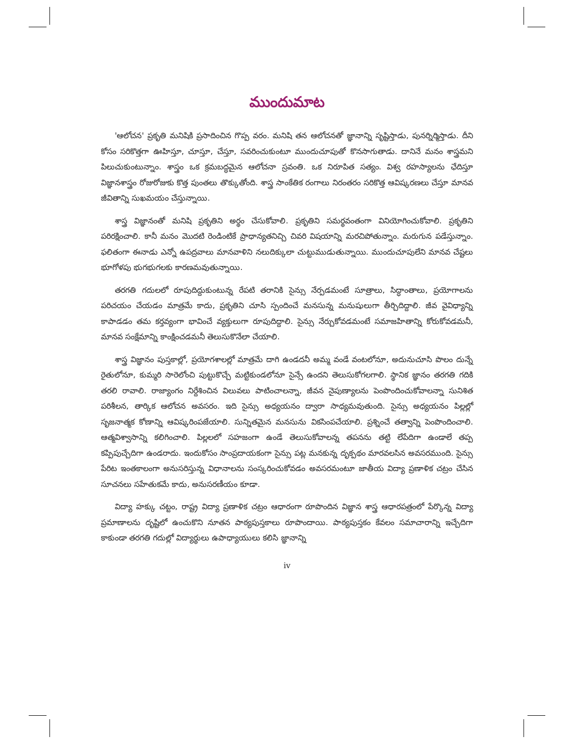ముందుమాట
'ఆలోచన' ప్రకృతి మనిషికి ప్రసాదించిన గొప్ప వరం. మనిషి తన ఆలోచనతో జ్ఞానాన్ని సృష్టిస్తాడు, పునర్నిర్మిస్తాడు. దీని కోసం సరికొత్తగా ఊహిస్తూ, చూస్తూ, చేస్తూ, సవరించుకుంటూ ముందుచూపుతో కొనసాగుతాడు. దానినే మనం శాస్త్రమని పిలుచుకుంటున్నాం. శాస్త్రం ఒక క్రమబద్ధమైన ఆలోచనా స్రవంతి. ఒక నిరూపిత సత్యం. విశ్వ రహస్యాలను ఛేదిస్తూ విజ్ఞానశాస్త్రం రోజురోజుకు కొత్త పుంతలు తొక్కుతోంది. శాస్త్ర సాంకేతిక రంగాలు నిరంతరం సరికొత్త ఆవిష్కరణలు చేస్తూ మానవ జీవితాన్ని సుఖమయం చేస్తున్నాయి.
శాస్త్ర విజ్ఞానంతో మనిషి ప్రకృతిని అర్థం చేసుకోవాలి. ప్రకృతిని సమర్థవంతంగా వినియోగించుకోవాలి. ప్రకృతిని పరిరక్షించాలి. కానీ మనం మొదటి రెండింటికే ప్రాధాన్యతనిచ్చి చివరి విషయాన్ని మరచిపోతున్నాం. మరుగున పడేస్తున్నాం. ఫలితంగా ఈనాడు ఎన్నో ఉపద్రవాలు మానవాళిని నలుదిక్కులా చుట్టుముడుతున్నాయి. ముందుచూపులేని మానవ చేష్టలు భూగోళపు భుగభుగలకు కారణమవుతున్నాయి.
తరగతి గదులలో రూపుదిద్దుకుంటున్న రేపటి తరానికి సైన్సు నేర్పడమంటే సూత్రాలు, సిద్ధాంతాలు, ప్రయోగాలను పరిచయం చేయడం మాత్రమే కాదు, ప్రకృతిని చూసి స్పందించే మనసున్న మనుషులుగా తీర్చిదిద్దాలి. జీవ వైవిధ్యాన్ని కాపాడడం తమ కర్తవ్యంగా భావించే వ్యక్తులుగా రూపుదిద్దాలి. సైన్సు నేర్చుకోవడమంటే సమాజహితాన్ని కోరుకోవడమనీ, మానవ సంక్షేమాన్ని కాంక్షించడమనీ తెలుసుకొనేలా చేయాలి.
శాస్త్ర విజ్ఞానం పుస్తకాల్లో, ప్రయోగశాలల్లో మాత్రమే దాగి ఉండదనీ అమ్మ వండే వంటలోనూ, అదునుచూసి పొలం దున్నే రైతులోనూ, కుమ్మరి సారెలోంచి పుట్టుకొచ్చే మట్టికుండలోనూ సైన్సే ఉందని తెలుసుకోగలగాలి. స్థానిక జ్ఞానం తరగతి గదికి తరలి రావాలి. రాజ్యాంగం నిర్దేశించిన విలువలు పాటించాలన్నా, జీవన నైపుణ్యాలను పెంపొందించుకోవాలన్నా సునిశిత పరిశీలన, తార్కిక ఆలోచన అవసరం. ఇది సైన్సు అధ్యయనం ద్వారా సాధ్యమవుతుంది. సైన్సు అధ్యయనం పిల్లల్లో సృజనాత్మక కోణాన్ని ఆవిష్కరింపజేయాలి. సున్నితమైన మనసును వికసింపచేయాలి. ప్రశ్నించే తత్వాన్ని పెంపొందించాలి. ఆత్మవిశ్వాసాన్ని కలిగించాలి. పిల్లలలో సహజంగా ఉండే తెలుసుకోవాలన్న తపనను తట్టి లేపేదిగా ఉండాలే తప్ప కప్పిపుచ్చేదిగా ఉండరాదు. ఇందుకోసం సాంప్రదాయకంగా సైన్సు పట్ల మనకున్న దృక్పథం మారవలసిన అవసరముంది. సైన్సు పేరిట ఇంతకాలంగా అనుసరిస్తున్న విధానాలను సంస్కరించుకోవడం అవసరమంటూ జాతీయ విద్యా ప్రణాళిక చట్రం చేసిన సూచనలు సహేతుకమే కాదు, అనుసరణీయం కూడా.
విద్యా హక్కు చట్టం, రాష్ట్ర విద్యా ప్రణాళిక చట్రం ఆధారంగా రూపొందిన విజ్ఞాన శాస్త్ర ఆధారపత్రంలో పేర్కొన్న విద్యా ప్రమాణాలను దృష్టిలో ఉంచుకొని నూతన పాఠ్యపుస్తకాలు రూపొందాయి. పాఠ్యపుస్తకం కేవలం సమాచారాన్ని ఇచ్చేదిగా కాకుండా తరగతి గదుల్లో విద్యార్థులు ఉపాధ్యాయులు కలిసి జ్ఞానాన్ని
iv